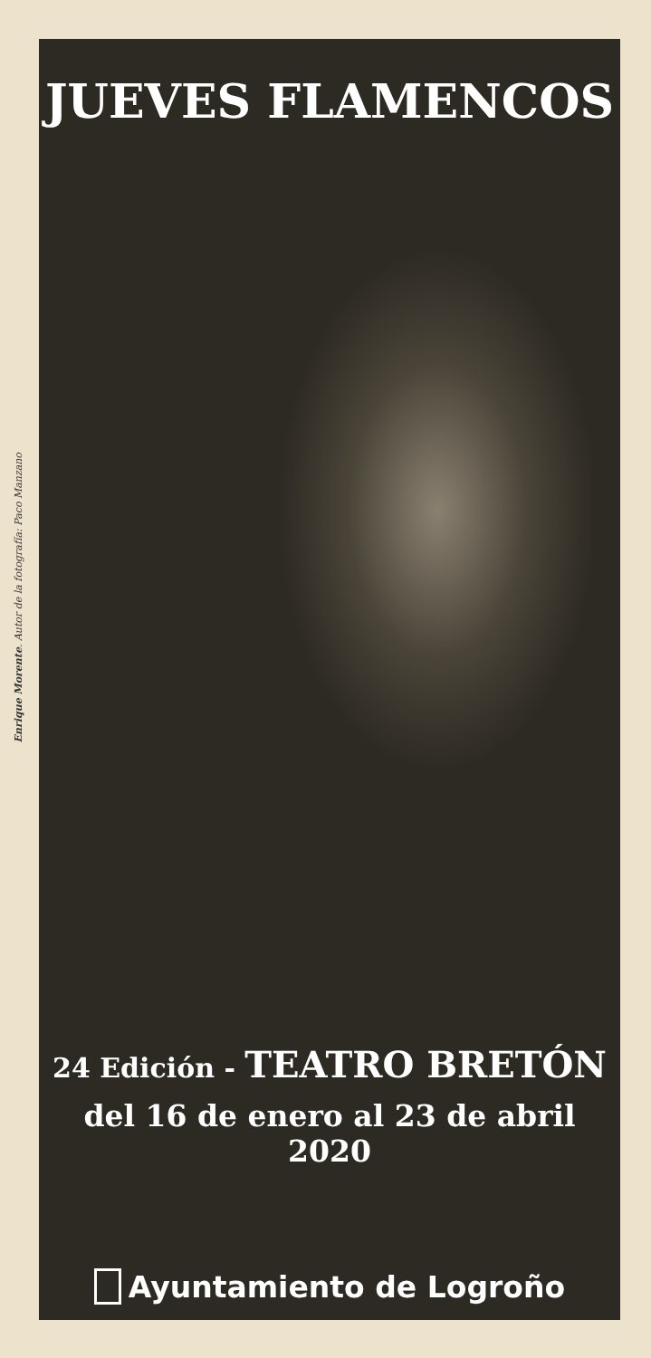Enrique Morente. Autor de la fotografía: Paco Manzano
JUEVES FLAMENCOS
24 Edición - TEATRO BRETÓN
del 16 de enero al 23 de abril 2020
Ayuntamiento de Logroño